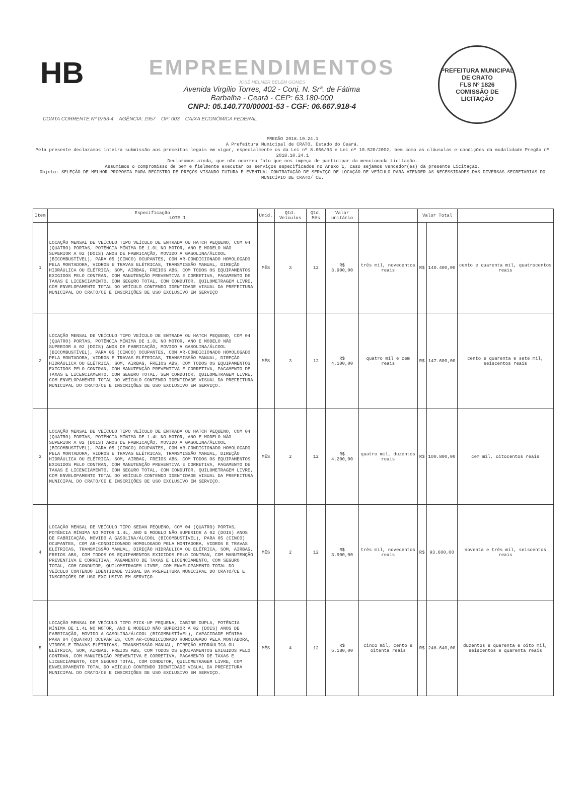HB
EMPREENDIMENTOS
JOSÉ HELMER BELÉM GOMES
Avenida Virgílio Torres, 402 - Conj. N. Srª. de Fátima
Barbalha - Ceará - CEP: 63.180-000
CNPJ: 05.140.770/00001-53 - CGF: 06.667.918-4
PREFEITURA MUNICIPAL DE CRATO
FLS Nº 1826
COMISSÃO DE LICITAÇÃO
CONTA CORRENTE Nº 0763-4 AGÊNCIA: 1957 OP: 003 CAIXA ECONÔMICA FEDERAL
PREGÃO 2018.10.24.1
A Prefeitura Municipal de CRATO, Estado do Ceará.
Pela presente declaramos inteira submissão aos preceitos legais em vigor, especialmente os da Lei nº 8.666/93 e Lei nº 10.520/2002, bem como as cláusulas e condições da modalidade Pregão nº 2018.10.24.1
Declaramos ainda, que não ocorreu fato que nos impeça de participar da mencionada Licitação.
Assumimos o compromisso de bem e fielmente executar os serviços especificados no Anexo 1, caso sejamos vencedor(es) da presente Licitação.
Objeto: SELEÇÃO DE MELHOR PROPOSTA PARA REGISTRO DE PREÇOS VISANDO FUTURA E EVENTUAL CONTRATAÇÃO DE SERVIÇO DE LOCAÇÃO DE VEÍCULO PARA ATENDER AS NECESSIDADES DAS DIVERSAS SECRETARIAS DO MUNICÍPIO DE CRATO/ CE.
| Item | Especificação LOTE I | Unid. | Qtd. Veículos | Qtd. Mês | Valor unitário | | Valor Total | | |
| --- | --- | --- | --- | --- | --- | --- | --- | --- | --- |
| 1 | LOCAÇÃO MENSAL DE VEÍCULO TIPO VEÍCULO DE ENTRADA OU HATCH PEQUENO, COM 04 (QUATRO) PORTAS, POTÊNCIA MÍNIMA DE 1.0L NO MOTOR, ANO E MODELO NÃO SUPERIOR A 02 (DOIS) ANOS DE FABRICAÇÃO, MOVIDO A GASOLINA/ÁLCOOL (BICOMBUSTÍVEL), PARA 05 (CINCO) OCUPANTES, COM AR-CONDICIONADO HOMOLOGADO PELA MONTADORA, VIDROS E TRAVAS ELÉTRICAS, TRANSMISSÃO MANUAL, DIREÇÃO HIDRÁULICA OU ELÉTRICA, SOM, AIRBAG, FREIOS ABS, COM TODOS OS EQUIPAMENTOS EXIGIDOS PELO CONTRAN, COM MANUTENÇÃO PREVENTIVA E CORRETIVA, PAGAMENTO DE TAXAS E LICENCIAMENTO, COM SEGURO TOTAL, COM CONDUTOR, QUILOMETRAGEM LIVRE, COM ENVELOPAMENTO TOTAL DO VEÍCULO CONTENDO IDENTIDADE VISUAL DA PREFEITURA MUNICIPAL DO CRATO/CE E INSCRIÇÕES DE USO EXCLUSIVO EM SERVIÇO | MÊS | 3 | 12 | R$ 3.900,00 | três mil, novecentos reais | R$ | 140.400,00 | cento e quarenta mil, quatrocentos reais |
| 2 | LOCAÇÃO MENSAL DE VEÍCULO TIPO VEÍCULO DE ENTRADA OU HATCH PEQUENO, COM 04 (QUATRO) PORTAS, POTÊNCIA MÍNIMA DE 1.0L NO MOTOR, ANO E MODELO NÃO SUPERIOR A 02 (DOIS) ANOS DE FABRICAÇÃO, MOVIDO A GASOLINA/ÁLCOOL (BICOMBUSTÍVEL), PARA 05 (CINCO) OCUPANTES, COM AR-CONDICIONADO HOMOLOGADO PELA MONTADORA, VIDROS E TRAVAS ELÉTRICAS, TRANSMISSÃO MANUAL, DIREÇÃO HIDRÁULICA OU ELÉTRICA, SOM, AIRBAG, FREIOS ABS, COM TODOS OS EQUIPAMENTOS EXIGIDOS PELO CONTRAN, COM MANUTENÇÃO PREVENTIVA E CORRETIVA, PAGAMENTO DE TAXAS E LICENCIAMENTO, COM SEGURO TOTAL, SEM CONDUTOR, QUILOMETRAGEM LIVRE, COM ENVELOPAMENTO TOTAL DO VEÍCULO CONTENDO IDENTIDADE VISUAL DA PREFEITURA MUNICIPAL DO CRATO/CE E INSCRIÇÕES DE USO EXCLUSIVO EM SERVIÇO. | MÊS | 3 | 12 | R$ 4.100,00 | quatro mil e cem reais | R$ | 147.600,00 | cento e quarenta e sete mil, seiscentos reais |
| 3 | LOCAÇÃO MENSAL DE VEÍCULO TIPO VEÍCULO DE ENTRADA OU HATCH PEQUENO, COM 04 (QUATRO) PORTAS, POTÊNCIA MÍNIMA DE 1.4L NO MOTOR, ANO E MODELO NÃO SUPERIOR A 02 (DOIS) ANOS DE FABRICAÇÃO, MOVIDO A GASOLINA/ÁLCOOL (BICOMBUSTÍVEL), PARA 05 (CINCO) OCUPANTES, COM AR-CONDICIONADO HOMOLOGADO PELA MONTADORA, VIDROS E TRAVAS ELÉTRICAS, TRANSMISSÃO MANUAL, DIREÇÃO HIDRÁULICA OU ELÉTRICA, SOM, AIRBAG, FREIOS ABS, COM TODOS OS EQUIPAMENTOS EXIGIDOS PELO CONTRAN, COM MANUTENÇÃO PREVENTIVA E CORRETIVA, PAGAMENTO DE TAXAS E LICENCIAMENTO, COM SEGURO TOTAL, COM CONDUTOR, QUILOMETRAGEM LIVRE, COM ENVELOPAMENTO TOTAL DO VEÍCULO CONTENDO IDENTIDADE VISUAL DA PREFEITURA MUNICIPAL DO CRATO/CE E INSCRIÇÕES DE USO EXCLUSIVO EM SERVIÇO. | MÊS | 2 | 12 | R$ 4.200,00 | quatro mil, duzentos reais | R$ | 100.800,00 | cem mil, oitocentos reais |
| 4 | LOCAÇÃO MENSAL DE VEÍCULO TIPO SEDAN PEQUENO, COM 04 (QUATRO) PORTAS, POTÊNCIA MÍNIMA NO MOTOR 1.4L, ANO E MODELO NÃO SUPERIOR A 02 (DOIS) ANOS DE FABRICAÇÃO, MOVIDO A GASOLINA/ÁLCOOL (BICOMBUSTÍVEL), PARA 05 (CINCO) OCUPANTES, COM AR-CONDICIONADO HOMOLOGADO PELA MONTADORA, VIDROS E TRAVAS ELÉTRICAS, TRANSMISSÃO MANUAL, DIREÇÃO HIDRÁULICA OU ELÉTRICA, SOM, AIRBAG, FREIOS ABS, COM TODOS OS EQUIPAMENTOS EXIGIDOS PELO CONTRAN, COM MANUTENÇÃO PREVENTIVA E CORRETIVA, PAGAMENTO DE TAXAS E LICENCIAMENTO, COM SEGURO TOTAL, COM CONDUTOR, QUILOMETRAGEM LIVRE, COM ENVELOPAMENTO TOTAL DO VEÍCULO CONTENDO IDENTIDADE VISUAL DA PREFEITURA MUNICIPAL DO CRATO/CE E INSCRIÇÕES DE USO EXCLUSIVO EM SERVIÇO. | MÊS | 2 | 12 | R$ 3.900,00 | três mil, novecentos reais | R$ | 93.600,00 | noventa e três mil, seiscentos reais |
| 5 | LOCAÇÃO MENSAL DE VEÍCULO TIPO PICK-UP PEQUENA, CABINE DUPLA, POTÊNCIA MÍNIMA DE 1.4L NO MOTOR, ANO E MODELO NÃO SUPERIOR A 02 (DOIS) ANOS DE FABRICAÇÃO, MOVIDO A GASOLINA/ÁLCOOL (BICOMBUSTÍVEL), CAPACIDADE MÍNIMA PARA 04 (QUATRO) OCUPANTES, COM AR-CONDICIONADO HOMOLOGADO PELA MONTADORA, VIDROS E TRAVAS ELÉTRICAS, TRANSMISSÃO MANUAL, DIREÇÃO HIDRÁULICA OU ELÉTRICA, SOM, AIRBAG, FREIOS ABS, COM TODOS OS EQUIPAMENTOS EXIGIDOS PELO CONTRAN, COM MANUTENÇÃO PREVENTIVA E CORRETIVA, PAGAMENTO DE TAXAS E LICENCIAMENTO, COM SEGURO TOTAL, COM CONDUTOR, QUILOMETRAGEM LIVRE, COM ENVELOPAMENTO TOTAL DO VEÍCULO CONTENDO IDENTIDADE VISUAL DA PREFEITURA MUNICIPAL DO CRATO/CE E INSCRIÇÕES DE USO EXCLUSIVO EM SERVIÇO. | MÊS | 4 | 12 | R$ 5.180,00 | cinco mil, cento e oitenta reais | R$ | 248.640,00 | duzentos e quarenta e oito mil, seiscentos e quarenta reais |